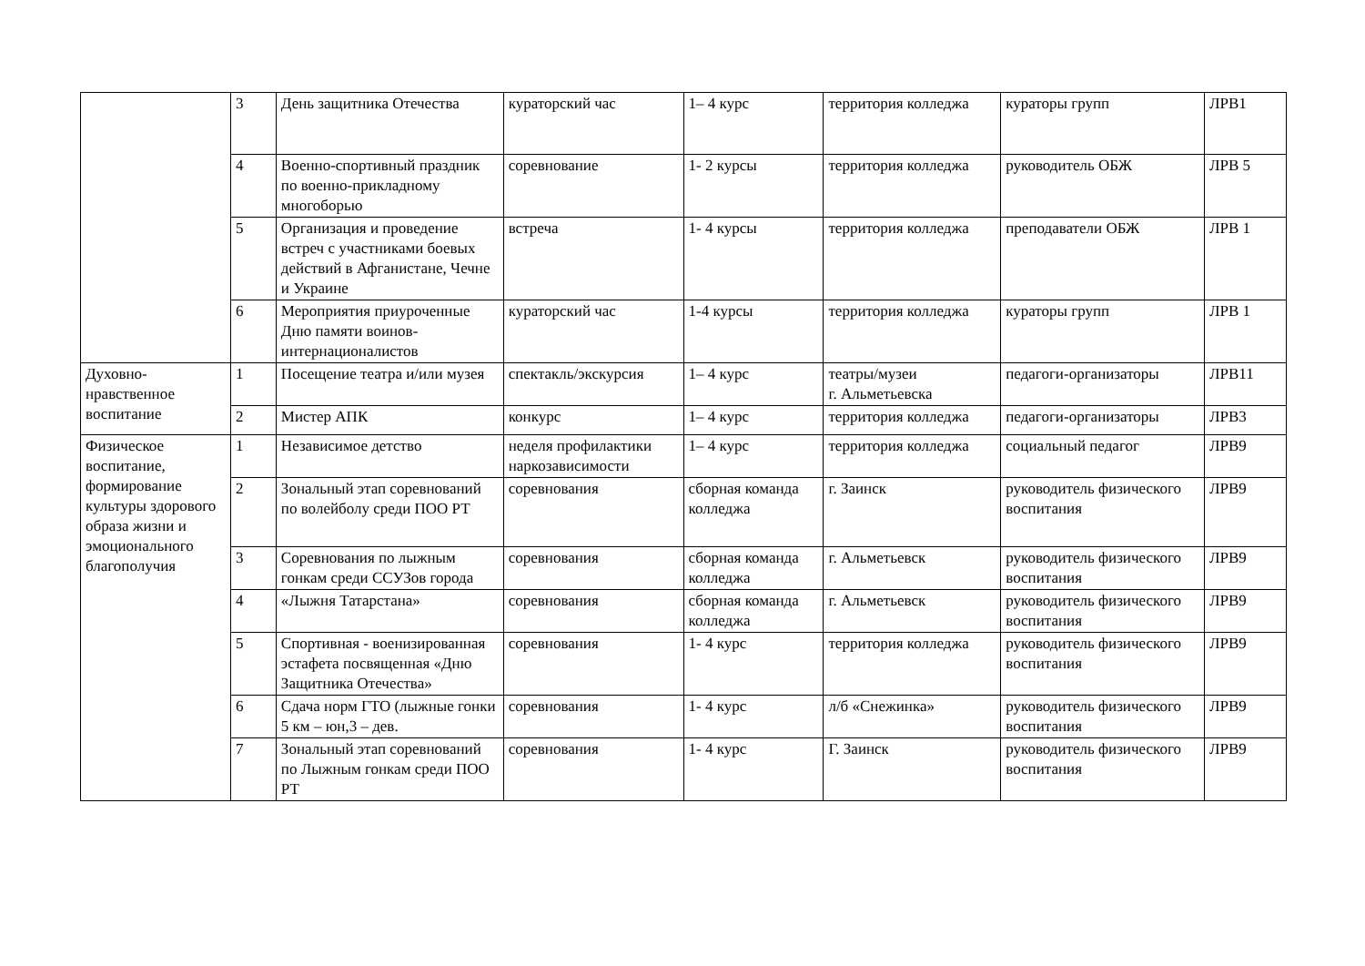| | 3 | День защитника Отечества | кураторский час | 1– 4 курс | территория колледжа | кураторы групп | ЛРВ1 |
| | 4 | Военно-спортивный праздник по военно-прикладному многоборью | соревнование | 1- 2 курсы | территория колледжа | руководитель ОБЖ | ЛРВ 5 |
| | 5 | Организация и проведение встреч с участниками боевых действий в Афганистане, Чечне и Украине | встреча | 1- 4 курсы | территория колледжа | преподаватели ОБЖ | ЛРВ 1 |
| | 6 | Мероприятия приуроченные Дню памяти воинов-интернационалистов | кураторский час | 1-4 курсы | территория колледжа | кураторы групп | ЛРВ 1 |
| Духовно-нравственное воспитание | 1 | Посещение театра и/или музея | спектакль/экскурсия | 1– 4 курс | театры/музеи г. Альметьевска | педагоги-организаторы | ЛРВ11 |
| | 2 | Мистер АПК | конкурс | 1– 4 курс | территория колледжа | педагоги-организаторы | ЛРВ3 |
| Физическое воспитание, формирование культуры здорового образа жизни и эмоционального благополучия | 1 | Независимое детство | неделя профилактики наркозависимости | 1– 4 курс | территория колледжа | социальный педагог | ЛРВ9 |
| | 2 | Зональный этап соревнований по волейболу среди ПОО РТ | соревнования | сборная команда колледжа | г. Заинск | руководитель физического воспитания | ЛРВ9 |
| | 3 | Соревнования по лыжным гонкам среди ССУЗов города | соревнования | сборная команда колледжа | г. Альметьевск | руководитель физического воспитания | ЛРВ9 |
| | 4 | «Лыжня Татарстана» | соревнования | сборная команда колледжа | г. Альметьевск | руководитель физического воспитания | ЛРВ9 |
| | 5 | Спортивная - военизированная эстафета посвященная «Дню Защитника Отечества» | соревнования | 1- 4 курс | территория колледжа | руководитель физического воспитания | ЛРВ9 |
| | 6 | Сдача норм ГТО (лыжные гонки 5 км – юн,3 – дев. | соревнования | 1- 4 курс | л/б «Снежинка» | руководитель физического воспитания | ЛРВ9 |
| | 7 | Зональный этап соревнований по Лыжным гонкам среди ПОО РТ | соревнования | 1- 4 курс | Г. Заинск | руководитель физического воспитания | ЛРВ9 |